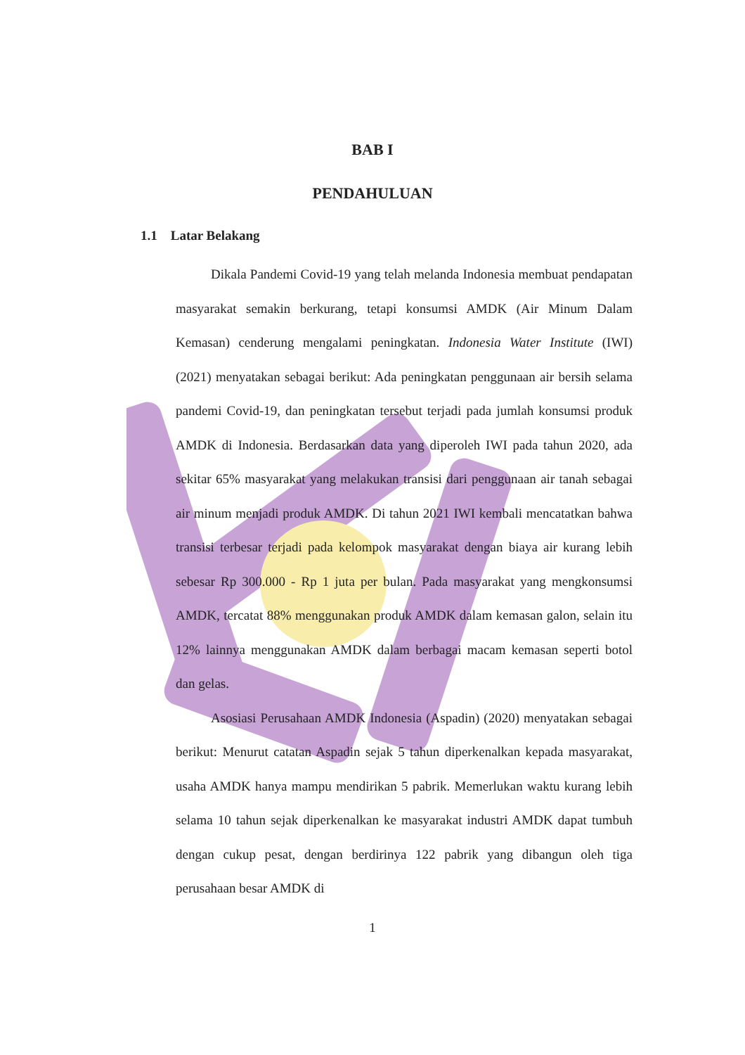BAB I
PENDAHULUAN
1.1 Latar Belakang
Dikala Pandemi Covid-19 yang telah melanda Indonesia membuat pendapatan masyarakat semakin berkurang, tetapi konsumsi AMDK (Air Minum Dalam Kemasan) cenderung mengalami peningkatan. Indonesia Water Institute (IWI) (2021) menyatakan sebagai berikut: Ada peningkatan penggunaan air bersih selama pandemi Covid-19, dan peningkatan tersebut terjadi pada jumlah konsumsi produk AMDK di Indonesia. Berdasarkan data yang diperoleh IWI pada tahun 2020, ada sekitar 65% masyarakat yang melakukan transisi dari penggunaan air tanah sebagai air minum menjadi produk AMDK. Di tahun 2021 IWI kembali mencatatkan bahwa transisi terbesar terjadi pada kelompok masyarakat dengan biaya air kurang lebih sebesar Rp 300.000 - Rp 1 juta per bulan. Pada masyarakat yang mengkonsumsi AMDK, tercatat 88% menggunakan produk AMDK dalam kemasan galon, selain itu 12% lainnya menggunakan AMDK dalam berbagai macam kemasan seperti botol dan gelas.
Asosiasi Perusahaan AMDK Indonesia (Aspadin) (2020) menyatakan sebagai berikut: Menurut catatan Aspadin sejak 5 tahun diperkenalkan kepada masyarakat, usaha AMDK hanya mampu mendirikan 5 pabrik. Memerlukan waktu kurang lebih selama 10 tahun sejak diperkenalkan ke masyarakat industri AMDK dapat tumbuh dengan cukup pesat, dengan berdirinya 122 pabrik yang dibangun oleh tiga perusahaan besar AMDK di
1